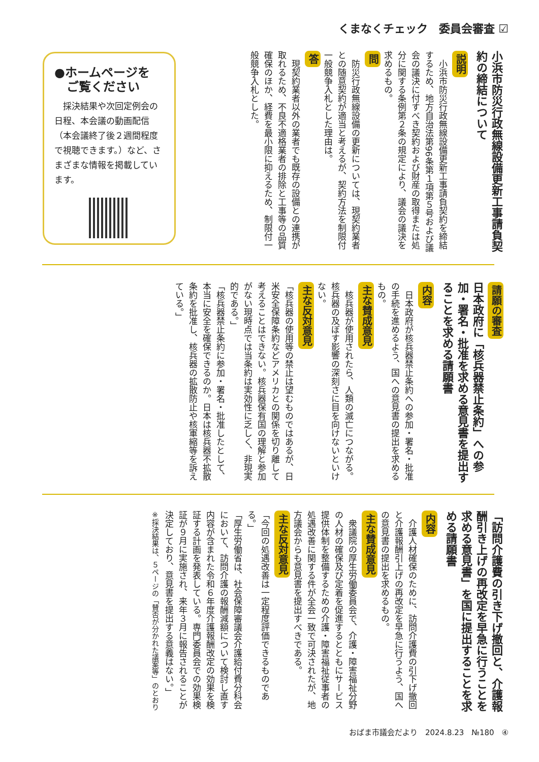くまなくチェック　委員会審査 ☑
小浜市防災行政無線設備更新工事請負契約の締結について
説明
　小浜市防災行政無線設備更新工事請負契約を締結するため、地方自治法第96条第１項第５号および議会の議決に付すべき契約および財産の取得または処分に関する条例第２条の規定により、議会の議決を求めるもの。
問
　防災行政無線設備の更新については、現契約業者との随意契約が適当と考えるが、契約方法を制限付一般競争入札とした理由は。
答
　現契約業者以外の業者でも既存の設備との連携が取れるため、不良不適格業者の排除と工事等の品質確保のほか、経費を最小限に抑えるため、制限付一般競争入札とした。
●ホームページを
　ご覧ください
　採決結果や次回定例会の日程、本会議の動画配信（本会議終了後２週間程度で視聴できます。）など、さまざまな情報を掲載しています。
請願の審査
日本政府に「核兵器禁止条約」への参加・署名・批准を求める意見書を提出することを求める請願書
内容
　日本政府が核兵器禁止条約への参加・署名・批准の手続を進めるよう、国への意見書の提出を求めるもの。
主な賛成意見
　核兵器が使用されたら、人類の滅亡につながる。核兵器の及ぼす影響の深刻さに目を向けないといけない。
主な反対意見
「核兵器の使用等の禁止は望むものではあるが、日米安全保障条約などアメリカとの関係を切り離して考えることはできない。核兵器保有国の理解と参加がない現時点では当条約は実効性に乏しく、非現実的である。」
「核兵器禁止条約に参加・署名・批准したとして、本当に安全を確保できるのか。日本は核兵器不拡散条約を批准し、核兵器の拡散防止や核軍縮等を訴えている。」
「訪問介護費の引き下げ撤回と、介護報酬引き上げの再改定を早急に行うことを求める意見書」を国に提出することを求める請願書
内容
　介護人材確保のために、訪問介護費の引下げ撤回と介護報酬引上げの再改定を早急に行うよう、国への意見書の提出を求めるもの。
主な賛成意見
　衆議院の厚生労働委員会で、介護・障害福祉分野の人材の確保及び定着を促進するとともにサービス提供体制を整備するための介護・障害福祉従事者の処遇改善に関する件が全会一致で可決されたが、地方議会からも意見書を提出すべきである。
主な反対意見
「今回の処遇改善は一定程度評価できるものである。」
「厚生労働省は、社会保障審議会介護給付費分科会において、訪問介護の報酬減額について検討し直す内容が含まれた令和６年度介護報酬改定の効果を検証する計画を発表している。専門委員会での効果検証が９月に実施され、来年３月に報告されることが決定しており、意見書を提出する意義はない。」
※採決結果は、５ページの「賛否が分かれた議案等」のとおり
おばま市議会だより　2024.8.23　№180　④